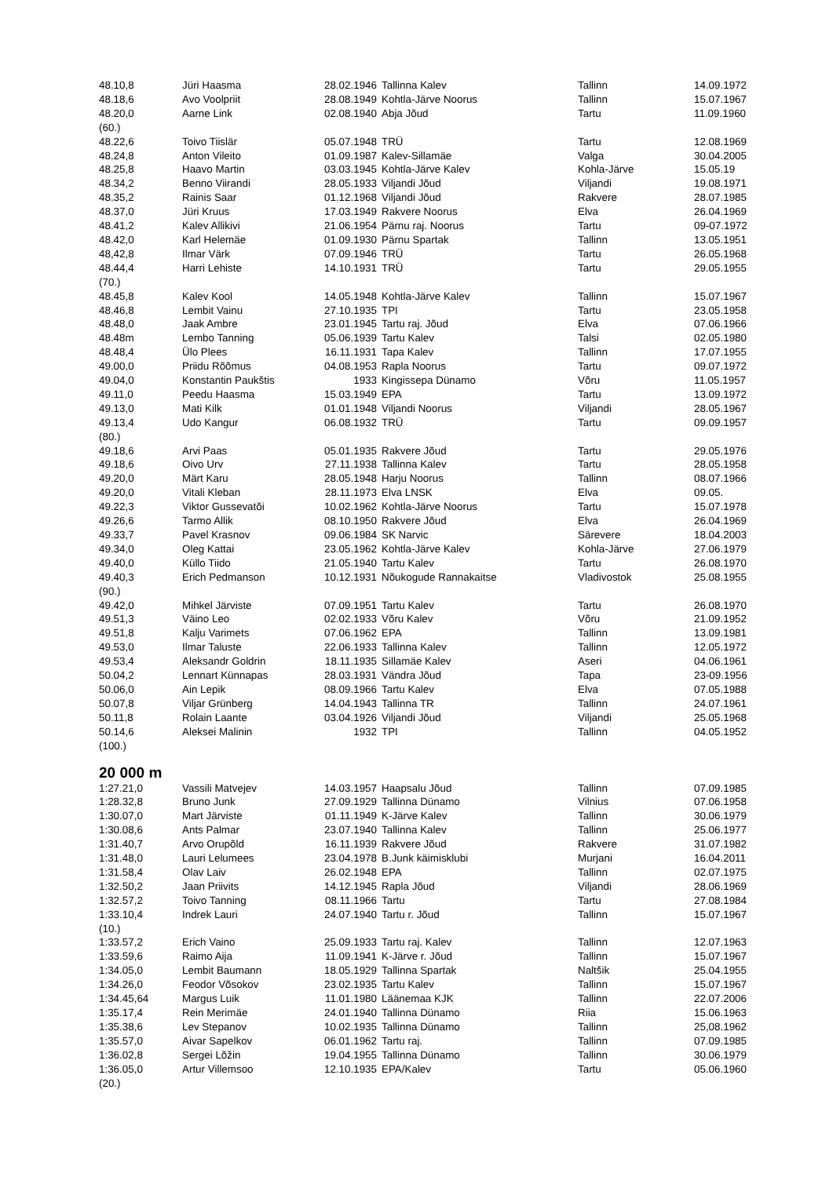| 48.10,8 | Jüri Haasma | 28.02.1946 | Tallinna Kalev | Tallinn | 14.09.1972 |
| 48.18,6 | Avo Voolpriit | 28.08.1949 | Kohtla-Järve Noorus | Tallinn | 15.07.1967 |
| 48.20,0 | Aarne Link | 02.08.1940 | Abja Jõud | Tartu | 11.09.1960 |
| (60.) | | | | | |
| 48.22,6 | Toivo Tiislär | 05.07.1948 | TRÜ | Tartu | 12.08.1969 |
| 48.24,8 | Anton Vileito | 01.09.1987 | Kalev-Sillamäe | Valga | 30.04.2005 |
| 48.25,8 | Haavo Martin | 03.03.1945 | Kohtla-Järve Kalev | Kohla-Järve | 15.05.19 |
| 48.34,2 | Benno Viirandi | 28.05.1933 | Viljandi Jõud | Viljandi | 19.08.1971 |
| 48.35,2 | Rainis Saar | 01.12.1968 | Viljandi Jõud | Rakvere | 28.07.1985 |
| 48.37,0 | Jüri Kruus | 17.03.1949 | Rakvere Noorus | Elva | 26.04.1969 |
| 48.41,2 | Kalev Allikivi | 21.06.1954 | Pärnu raj. Noorus | Tartu | 09-07.1972 |
| 48.42,0 | Karl Helemäe | 01.09.1930 | Pärnu Spartak | Tallinn | 13.05.1951 |
| 48,42,8 | Ilmar Värk | 07.09.1946 | TRÜ | Tartu | 26.05.1968 |
| 48.44,4 | Harri Lehiste | 14.10.1931 | TRÜ | Tartu | 29.05.1955 |
| (70.) | | | | | |
| 48.45,8 | Kalev Kool | 14.05.1948 | Kohtla-Järve Kalev | Tallinn | 15.07.1967 |
| 48.46,8 | Lembit Vainu | 27.10.1935 | TPI | Tartu | 23.05.1958 |
| 48.48,0 | Jaak Ambre | 23.01.1945 | Tartu raj. Jõud | Elva | 07.06.1966 |
| 48.48m | Lembo Tanning | 05.06.1939 | Tartu Kalev | Talsi | 02.05.1980 |
| 48.48,4 | Ülo Plees | 16.11.1931 | Tapa Kalev | Tallinn | 17.07.1955 |
| 49.00,0 | Priidu Rõõmus | 04.08.1953 | Rapla Noorus | Tartu | 09.07.1972 |
| 49.04,0 | Konstantin Paukštis | 1933 | Kingissepa Dünamo | Võru | 11.05.1957 |
| 49.11,0 | Peedu Haasma | 15.03.1949 | EPA | Tartu | 13.09.1972 |
| 49.13,0 | Mati Kilk | 01.01.1948 | Viljandi Noorus | Viljandi | 28.05.1967 |
| 49.13,4 | Udo Kangur | 06.08.1932 | TRÜ | Tartu | 09.09.1957 |
| (80.) | | | | | |
| 49.18,6 | Arvi Paas | 05.01.1935 | Rakvere Jõud | Tartu | 29.05.1976 |
| 49.18,6 | Oivo Urv | 27.11.1938 | Tallinna Kalev | Tartu | 28.05.1958 |
| 49.20,0 | Märt Karu | 28.05.1948 | Harju Noorus | Tallinn | 08.07.1966 |
| 49.20,0 | Vitali Kleban | 28.11.1973 | Elva LNSK | Elva | 09.05. |
| 49.22,3 | Viktor Gussevatõi | 10.02.1962 | Kohtla-Järve Noorus | Tartu | 15.07.1978 |
| 49.26,6 | Tarmo Allik | 08.10.1950 | Rakvere Jõud | Elva | 26.04.1969 |
| 49.33,7 | Pavel Krasnov | 09.06.1984 | SK Narvic | Särevere | 18.04.2003 |
| 49.34,0 | Oleg Kattai | 23.05.1962 | Kohtla-Järve Kalev | Kohla-Järve | 27.06.1979 |
| 49.40,0 | Küllo Tiido | 21.05.1940 | Tartu Kalev | Tartu | 26.08.1970 |
| 49.40,3 | Erich Pedmanson | 10.12.1931 | Nõukogude Rannakaitse | Vladivostok | 25.08.1955 |
| (90.) | | | | | |
| 49.42,0 | Mihkel Järviste | 07.09.1951 | Tartu Kalev | Tartu | 26.08.1970 |
| 49.51,3 | Väino Leo | 02.02.1933 | Võru Kalev | Võru | 21.09.1952 |
| 49.51,8 | Kalju Varimets | 07.06.1962 | EPA | Tallinn | 13.09.1981 |
| 49.53,0 | Ilmar Taluste | 22.06.1933 | Tallinna Kalev | Tallinn | 12.05.1972 |
| 49.53,4 | Aleksandr Goldrin | 18.11.1935 | Sillamäe Kalev | Aseri | 04.06.1961 |
| 50.04,2 | Lennart Künnapas | 28.03.1931 | Vändra Jõud | Tapa | 23-09.1956 |
| 50.06,0 | Ain Lepik | 08.09.1966 | Tartu Kalev | Elva | 07.05.1988 |
| 50.07,8 | Viljar Grünberg | 14.04.1943 | Tallinna TR | Tallinn | 24.07.1961 |
| 50.11,8 | Rolain Laante | 03.04.1926 | Viljandi Jõud | Viljandi | 25.05.1968 |
| 50.14,6 | Aleksei Malinin | 1932 | TPI | Tallinn | 04.05.1952 |
| (100.) | | | | | |
20 000 m
| 1:27.21,0 | Vassili Matvejev | 14.03.1957 | Haapsalu Jõud | Tallinn | 07.09.1985 |
| 1:28.32,8 | Bruno Junk | 27.09.1929 | Tallinna Dünamo | Vilnius | 07.06.1958 |
| 1:30.07,0 | Mart Järviste | 01.11.1949 | K-Järve Kalev | Tallinn | 30.06.1979 |
| 1:30.08,6 | Ants Palmar | 23.07.1940 | Tallinna Kalev | Tallinn | 25.06.1977 |
| 1:31.40,7 | Arvo Orupõld | 16.11.1939 | Rakvere Jõud | Rakvere | 31.07.1982 |
| 1:31.48,0 | Lauri Lelumees | 23.04.1978 | B.Junk käimisklubi | Murjani | 16.04.2011 |
| 1:31.58,4 | Olav Laiv | 26.02.1948 | EPA | Tallinn | 02.07.1975 |
| 1:32.50,2 | Jaan Priivits | 14.12.1945 | Rapla Jõud | Viljandi | 28.06.1969 |
| 1:32.57,2 | Toivo Tanning | 08.11.1966 | Tartu | Tartu | 27.08.1984 |
| 1:33.10,4 | Indrek Lauri | 24.07.1940 | Tartu r. Jõud | Tallinn | 15.07.1967 |
| (10.) | | | | | |
| 1:33.57,2 | Erich Vaino | 25.09.1933 | Tartu raj. Kalev | Tallinn | 12.07.1963 |
| 1:33.59,6 | Raimo Aija | 11.09.1941 | K-Järve r. Jõud | Tallinn | 15.07.1967 |
| 1:34.05,0 | Lembit Baumann | 18.05.1929 | Tallinna Spartak | Naltšik | 25.04.1955 |
| 1:34.26,0 | Feodor Võsokov | 23.02.1935 | Tartu Kalev | Tallinn | 15.07.1967 |
| 1:34.45,64 | Margus Luik | 11.01.1980 | Läänemaa KJK | Tallinn | 22.07.2006 |
| 1:35.17,4 | Rein Merimäe | 24.01.1940 | Tallinna Dünamo | Riia | 15.06.1963 |
| 1:35.38,6 | Lev Stepanov | 10.02.1935 | Tallinna Dünamo | Tallinn | 25,08.1962 |
| 1:35.57,0 | Aivar Sapelkov | 06.01.1962 | Tartu raj. | Tallinn | 07.09.1985 |
| 1:36.02,8 | Sergei Lõžin | 19.04.1955 | Tallinna Dünamo | Tallinn | 30.06.1979 |
| 1:36.05,0 | Artur Villemsoo | 12.10.1935 | EPA/Kalev | Tartu | 05.06.1960 |
| (20.) | | | | | |